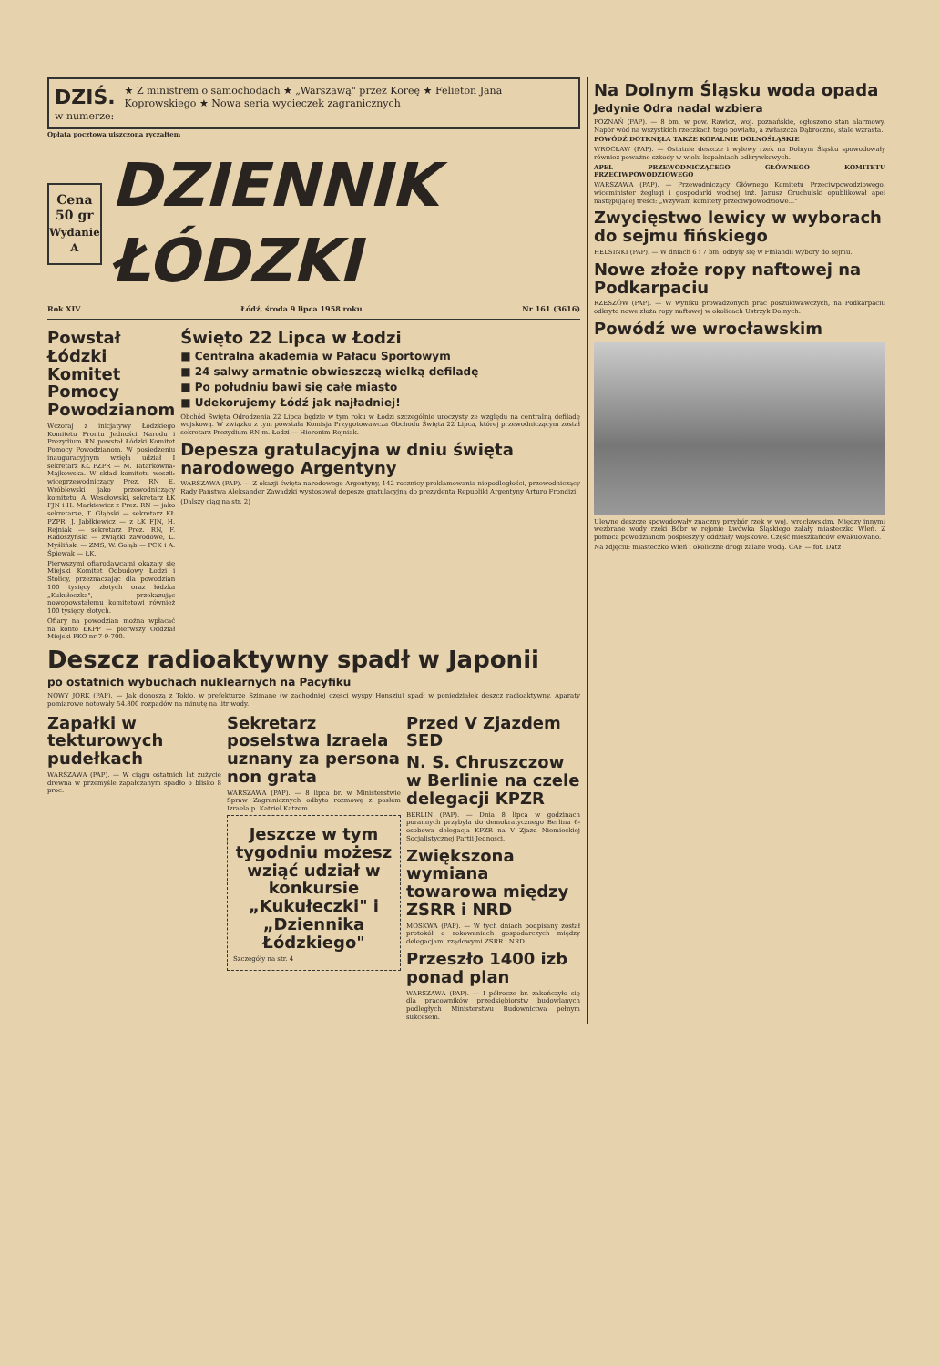DZIŚ.
w numerze:
★ Z ministrem o samochodach ★ „Warszawą" przez Koreę ★ Felieton Jana Koprowskiego ★ Nowa seria wycieczek zagranicznych
Opłata pocztowa uiszczona ryczałtem
Cena
50 gr
Wydanie A
DZIENNIK ŁÓDZKI
Rok XIV Łódź, środa 9 lipca 1958 roku Nr 161 (3616)
Powstał Łódzki Komitet Pomocy Powodzianom
Wczoraj z inicjatywy Łódzkiego Komitetu Frontu Jedności Narodu i Prezydium RN powstał Łódzki Komitet Pomocy Powodzianom. W posiedzeniu inauguracyjnym wzięła udział I sekretarz KŁ PZPR — M. Tatarkówna-Majkowska. W skład komitetu weszli: wiceprzewodniczący Prez. RN E. Wróblewski jako przewodniczący komitetu, A. Wesołowski, sekretarz ŁK FJN i H. Markiewicz z Prez. RN — jako sekretarze, T. Głąbski — sekretarz KŁ PZPR, J. Jabłkiewicz — z ŁK FJN, H. Rejniak — sekretarz Prez. RN, F. Radoszyński — związki zawodowe, L. Myśliński — ZMS, W. Gołąb — PCK i A. Śpiewak — ŁK.
Pierwszymi ofiarodawcami okazały się Miejski Komitet Odbudowy Łodzi i Stolicy, przeznaczając dla powodzian 100 tysięcy złotych oraz łódzka „Kukułeczka", przekazując nowopowstałemu komitetowi również 100 tysięcy złotych.
Ofiary na powodzian można wpłacać na konto ŁKPP — pierwszy Oddział Miejski PKO nr 7-9-700.
Święto 22 Lipca w Łodzi
■ Centralna akademia w Pałacu Sportowym
■ 24 salwy armatnie obwieszczą wielką defiladę
■ Po południu bawi się całe miasto
■ Udekorujemy Łódź jak najładniej!
Obchód Święta Odrodzenia 22 Lipca będzie w tym roku w Łodzi szczególnie uroczysty ze względu na centralną defiladę wojskową. W związku z tym powstała Komisja Przygotowawcza Obchodu Święta 22 Lipca, której przewodniczącym został sekretarz Prezydium RN m. Łodzi — Hieronim Rejniak.
Depesza gratulacyjna w dniu święta narodowego Argentyny
WARSZAWA (PAP). — Z okazji święta narodowego Argentyny, 142 rocznicy proklamowania niepodległości, przewodniczący Rady Państwa Aleksander Zawadzki wystosował depeszę gratulacyjną do prezydenta Republiki Argentyny Arturo Frondizi.
(Dalszy ciąg na str. 2)
Deszcz radioaktywny spadł w Japonii
po ostatnich wybuchach nuklearnych na Pacyfiku
NOWY JORK (PAP). — Jak donoszą z Tokio, w prefekturze Szimane (w zachodniej części wyspy Honsziu) spadł w poniedziałek deszcz radioaktywny. Aparaty pomiarowe notowały 54.800 rozpadów na minutę na litr wody.
Zapałki w tekturowych pudełkach
WARSZAWA (PAP). — W ciągu ostatnich lat zużycie drewna w przemyśle zapałczanym spadło o blisko 8 proc.
Sekretarz poselstwa Izraela uznany za persona non grata
WARSZAWA (PAP). — 8 lipca br. w Ministerstwie Spraw Zagranicznych odbyto rozmowę z posłem Izraela p. Katriel Katzem.
Jeszcze w tym tygodniu możesz wziąć udział w konkursie „Kukułeczki" i „Dziennika Łódzkiego"
Szczegóły na str. 4
Przed V Zjazdem SED
N. S. Chruszczow w Berlinie na czele delegacji KPZR
BERLIN (PAP). — Dnia 8 lipca w godzinach porannych przybyła do demokratycznego Berlina 6-osobowa delegacja KPZR na V Zjazd Niemieckiej Socjalistycznej Partii Jedności.
Zwiększona wymiana towarowa między ZSRR i NRD
MOSKWA (PAP). — W tych dniach podpisany został protokół o rokowaniach gospodarczych między delegacjami rządowymi ZSRR i NRD.
Przeszło 1400 izb ponad plan
WARSZAWA (PAP). — I półrocze br. zakończyło się dla pracowników przedsiębiorstw budowlanych podległych Ministerstwu Budownictwa pełnym sukcesem.
Na Dolnym Śląsku woda opada
Jedynie Odra nadal wzbiera
POZNAŃ (PAP). — 8 bm. w pow. Rawicz, woj. poznańskie, ogłoszono stan alarmowy. Napór wód na wszystkich rzeczkach tego powiatu, a zwłaszcza Dąbroczno, stale wzrasta.
POWÓDŹ DOTKNĘŁA TAKŻE KOPALNIE DOLNOŚLĄSKIE
WROCŁAW (PAP). — Ostatnie deszcze i wylewy rzek na Dolnym Śląsku spowodowały również poważne szkody w wielu kopalniach odkrywkowych.
APEL PRZEWODNICZĄCEGO GŁÓWNEGO KOMITETU PRZECIWPOWODZIOWEGO
WARSZAWA (PAP). — Przewodniczący Głównego Komitetu Przeciwpowodziowego, wiceminister żeglugi i gospodarki wodnej inż. Janusz Gruchulski opublikował apel następującej treści: „Wzywam komitety przeciwpowodziowe..."
Zwycięstwo lewicy w wyborach do sejmu fińskiego
HELSINKI (PAP). — W dniach 6 i 7 bm. odbyły się w Finlandii wybory do sejmu.
Nowe złoże ropy naftowej na Podkarpaciu
RZESZÓW (PAP). — W wyniku prowadzonych prac poszukiwawczych, na Podkarpaciu odkryto nowe złoża ropy naftowej w okolicach Ustrzyk Dolnych.
Powódź we wrocławskim
Ulewne deszcze spowodowały znaczny przybór rzek w woj. wrocławskim. Między innymi wezbrane wody rzeki Bóbr w rejonie Lwówka Śląskiego zalały miasteczko Wleń. Z pomocą powodzianom pośpieszyły oddziały wojskowe. Część mieszkańców ewakuowano.
Na zdjęciu: miasteczko Wleń i okoliczne drogi zalane wodą. CAF — fot. Datz